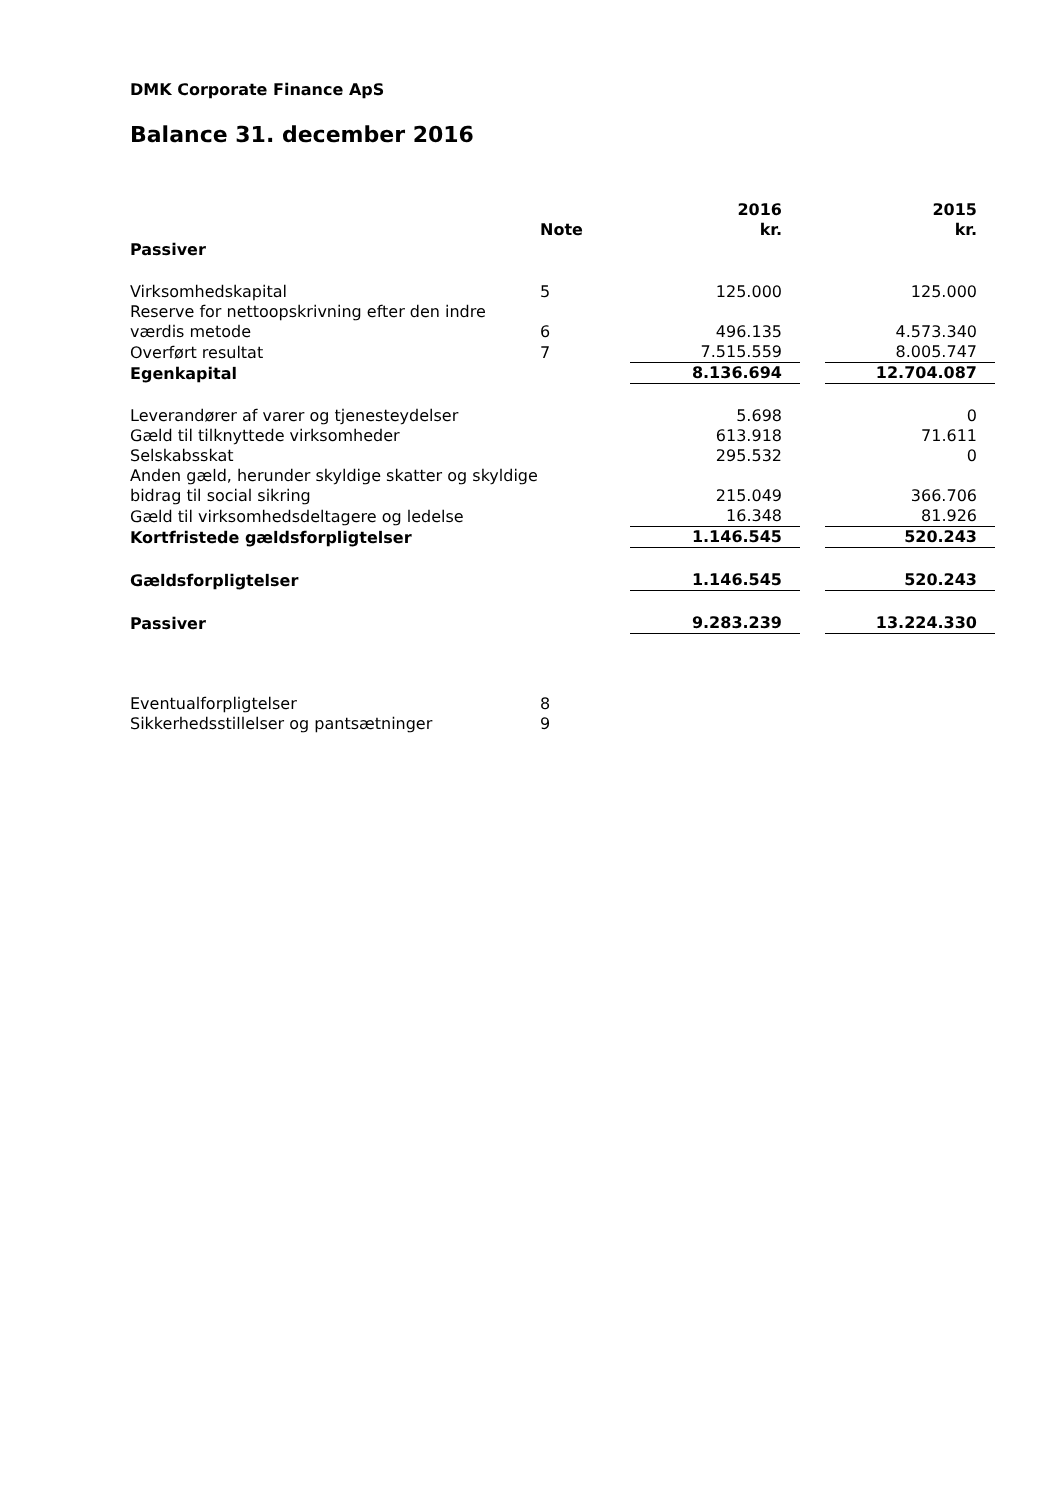DMK Corporate Finance ApS
Balance 31. december 2016
| | | 2016 | | 2015 |
| --- | --- | --- | --- | --- |
| | Note | kr. | | kr. |
| Passiver | | | | |
| Virksomhedskapital | 5 | 125.000 | | 125.000 |
| Reserve for nettoopskrivning efter den indre værdis metode | 6 | 496.135 | | 4.573.340 |
| Overført resultat | 7 | 7.515.559 | | 8.005.747 |
| Egenkapital | | 8.136.694 | | 12.704.087 |
| Leverandører af varer og tjenesteydelser | | 5.698 | | 0 |
| Gæld til tilknyttede virksomheder | | 613.918 | | 71.611 |
| Selskabsskat | | 295.532 | | 0 |
| Anden gæld, herunder skyldige skatter og skyldige bidrag til social sikring | | 215.049 | | 366.706 |
| Gæld til virksomhedsdeltagere og ledelse | | 16.348 | | 81.926 |
| Kortfristede gældsforpligtelser | | 1.146.545 | | 520.243 |
| Gældsforpligtelser | | 1.146.545 | | 520.243 |
| Passiver | | 9.283.239 | | 13.224.330 |
| Eventualforpligtelser | 8 | | | |
| Sikkerhedsstillelser og pantsætninger | 9 | | | |